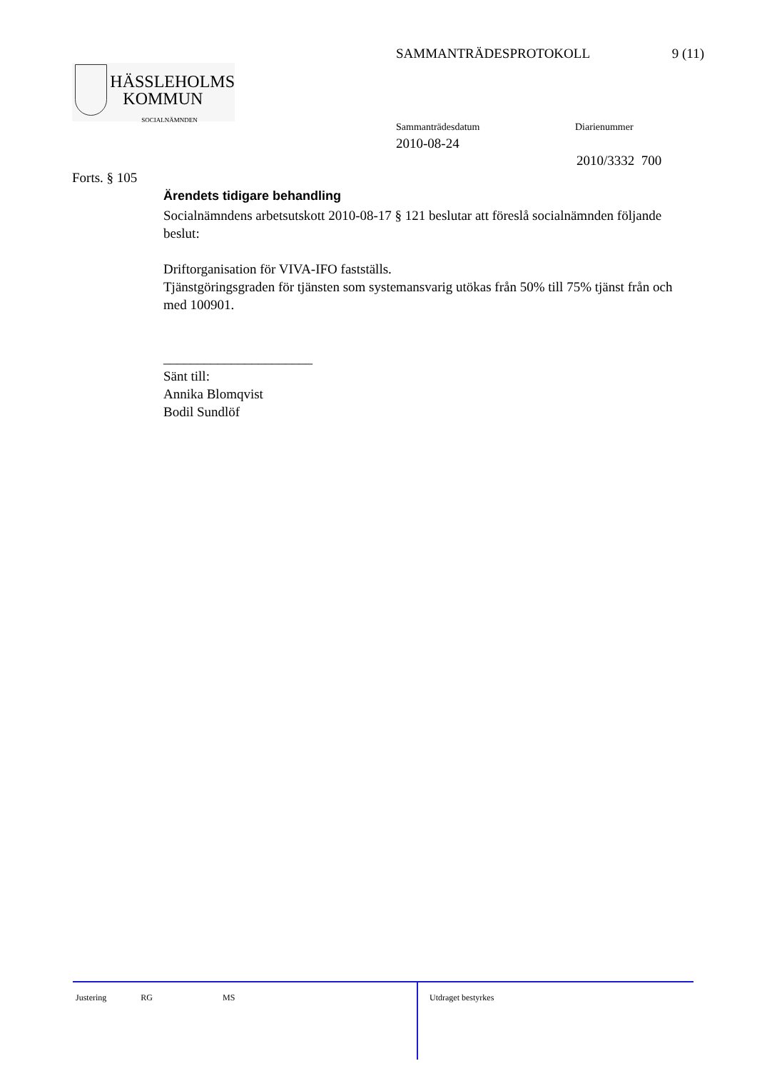SAMMANTRÄDESPROTOKOLL 9 (11)
HÄSSLEHOLMS
KOMMUN
SOCIALNÄMNDEN
Sammanträdesdatum
2010-08-24
Diarienummer
2010/3332 700
Forts. § 105
Ärendets tidigare behandling
Socialnämndens arbetsutskott 2010-08-17 § 121 beslutar att föreslå socialnämnden följande beslut:
Driftorganisation för VIVA-IFO fastställs.
Tjänstgöringsgraden för tjänsten som systemansvarig utökas från 50% till 75% tjänst från och med 100901.
______________________
Sänt till:
Annika Blomqvist
Bodil Sundlöf
Justering RG MS
Utdraget bestyrkes